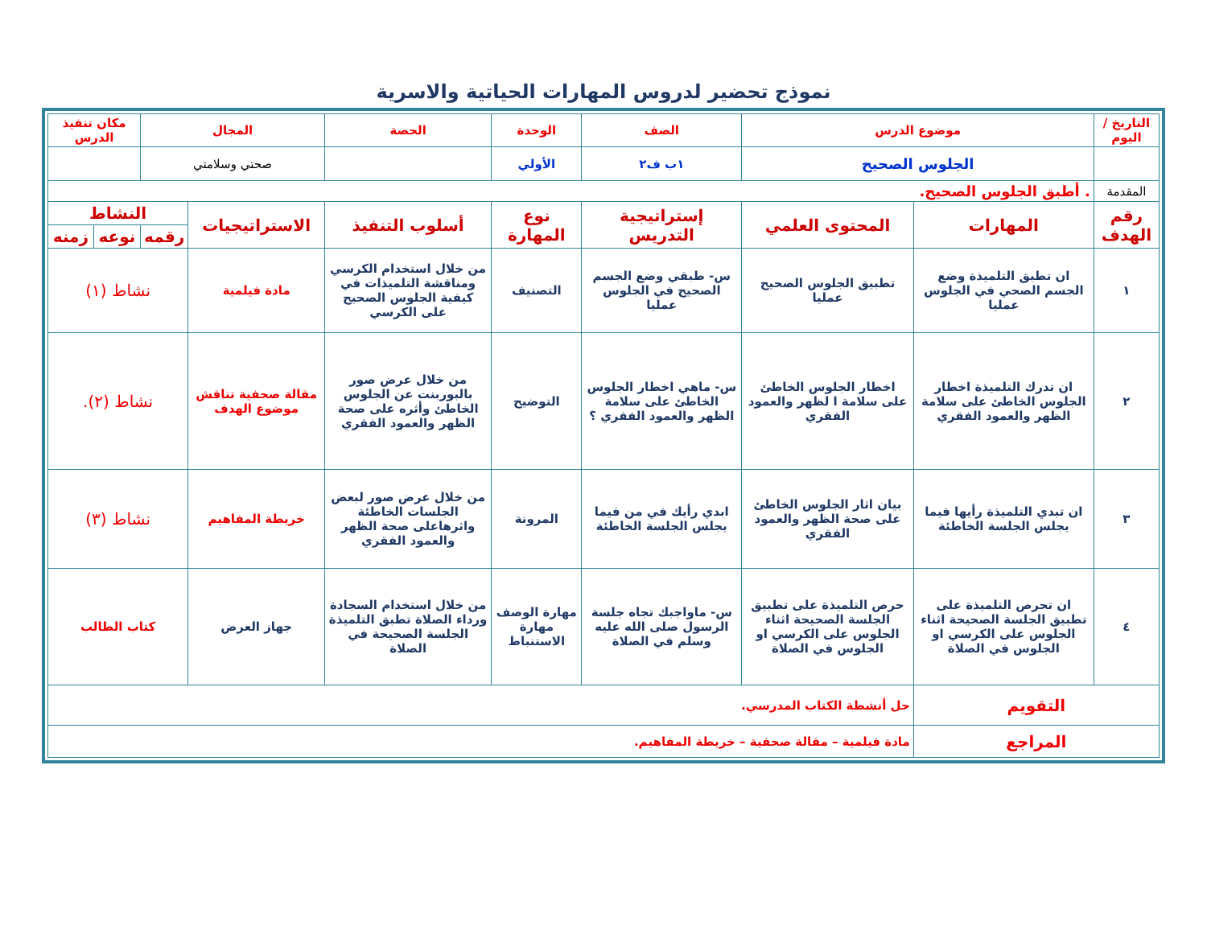نموذج تحضير لدروس المهارات الحياتية والاسرية
| التاريخ / اليوم | موضوع الدرس | | الصف | الوحدة | الحصة | المجال | | مكان تنفيذ الدرس | |
| | الجلوس الصحيح | | ١ب ف٢ | الأولي | | صحتي وسلامتي | | | |
| المقدمة | . أطبق الجلوس الصحيح. | | | | | | | | |
| رقم الهدف | المهارات | المحتوى العلمي | إستراتيجية التدريس | نوع المهارة | أسلوب التنفيذ | الاستراتيجيات | النشاط | | |
| | | | | | | | رقمه | نوعه | زمنه |
| ١ | ان تطبق التلميذة وضع الجسم الصحي في الجلوس عمليا | تطبيق الجلوس الصحيح عمليا | س- طبقي وضع الجسم الصحيح في الجلوس عمليا | التصنيف | من خلال استخدام الكرسي ومناقشة التلميذات في كيفية الجلوس الصحيح على الكرسي | مادة فيلمية | نشاط (١) | | |
| ٢ | ان تدرك التلميذة اخطار الجلوس الخاطئ على سلامة الظهر والعمود الفقري | اخطار الجلوس الخاطئ على سلامة ا لظهر والعمود الفقري | س- ماهي اخطار الجلوس الخاطئ على سلامة الظهر والعمود الفقري ؟ | التوضيح | من خلال عرض صور بالبوربنت عن الجلوس الخاطئ وأثره على صحة الظهر والعمود الفقري | مقالة صحفية تناقش موضوع الهدف | نشاط (٢). | | |
| ٣ | ان تبدي التلميذة رأيها فيما يجلس الجلسة الخاطئة | بيان اثار الجلوس الخاطئ على صحة الظهر والعمود الفقري | ابدي رأيك في من فيما يجلس الجلسة الخاطئة | المرونة | من خلال عرض صور لبعض الجلسات الخاطئة واثرهاعلى صحة الظهر والعمود الفقري | خريطة المفاهيم | نشاط (٣) | | |
| ٤ | ان تحرص التلميذة على تطبيق الجلسة الصحيحة اثناء الجلوس على الكرسي او الجلوس في الصلاة | حرص التلميذة على تطبيق الجلسة الصحيحة اثناء الجلوس على الكرسي او الجلوس في الصلاة | س- ماواجبك تجاه جلسة الرسول صلى الله عليه وسلم في الصلاة | مهارة الوصف مهارة الاستنباط | من خلال استخدام السجادة ورداء الصلاة تطبق التلميذة الجلسة الصحيحة في الصلاة | جهاز العرض | كتاب الطالب | | |
| التقويم | | حل أنشطة الكتاب المدرسي. | | | | | | | |
| المراجع | | مادة فيلمية – مقالة صحفية – خريطة المفاهيم. | | | | | | | |